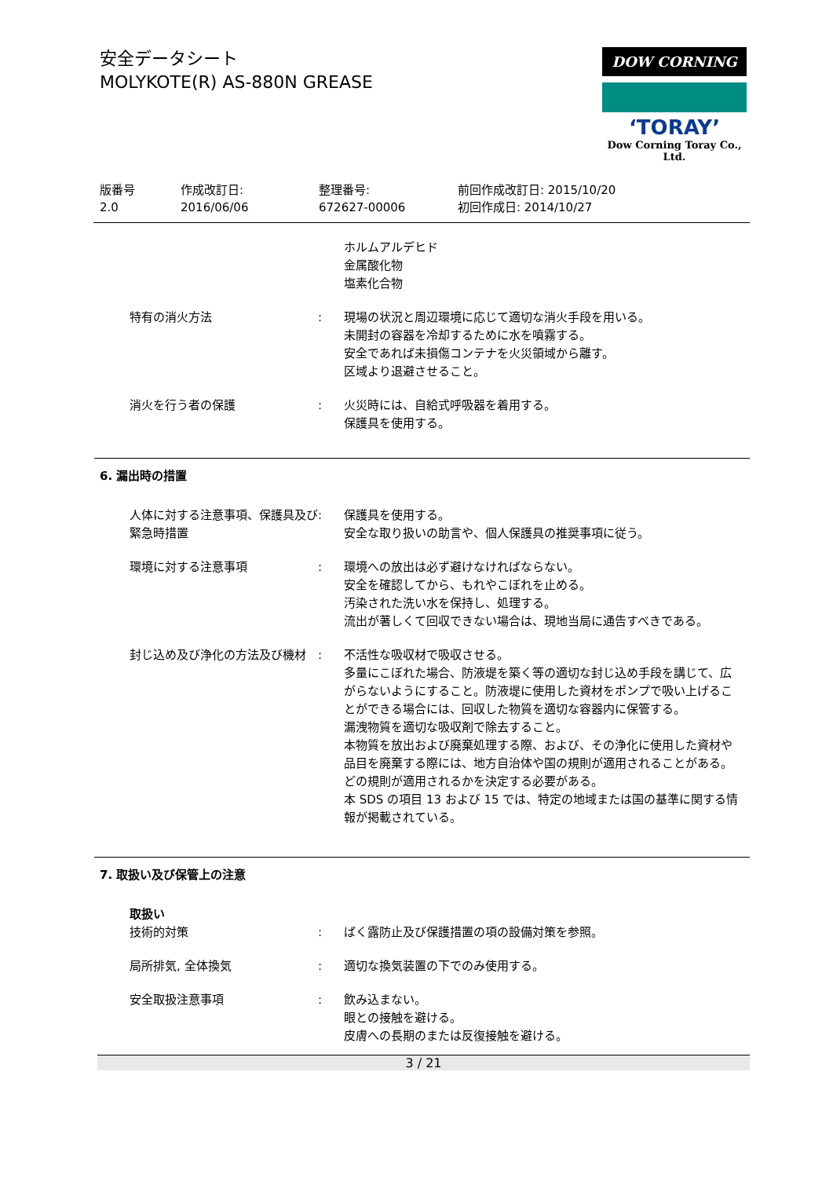安全データシート
MOLYKOTE(R) AS-880N GREASE
DOW CORNING
‘TORAY’
Dow Corning Toray Co., Ltd.
版番号
2.0
作成改訂日:
2016/06/06
整理番号:
672627-00006
前回作成改訂日: 2015/10/20
初回作成日: 2014/10/27
ホルムアルデヒド
金属酸化物
塩素化合物
特有の消火方法 : 現場の状況と周辺環境に応じて適切な消火手段を用いる。
未開封の容器を冷却するために水を噴霧する。
安全であれば未損傷コンテナを火災領域から離す。
区域より退避させること。
消火を行う者の保護 : 火災時には、自給式呼吸器を着用する。
保護具を使用する。
6. 漏出時の措置
人体に対する注意事項、保護具及び緊急時措置
: 保護具を使用する。
安全な取り扱いの助言や、個人保護具の推奨事項に従う。
環境に対する注意事項 : 環境への放出は必ず避けなければならない。
安全を確認してから、もれやこぼれを止める。
汚染された洗い水を保持し、処理する。
流出が著しくて回収できない場合は、現地当局に通告すべきである。
封じ込め及び浄化の方法及び機材 : 不活性な吸収材で吸収させる。
多量にこぼれた場合、防液堤を築く等の適切な封じ込め手段を講じて、広がらないようにすること。防液堤に使用した資材をポンプで吸い上げることができる場合には、回収した物質を適切な容器内に保管する。
漏洩物質を適切な吸収剤で除去すること。
本物質を放出および廃棄処理する際、および、その浄化に使用した資材や品目を廃棄する際には、地方自治体や国の規則が適用されることがある。どの規則が適用されるかを決定する必要がある。
本 SDS の項目 13 および 15 では、特定の地域または国の基準に関する情報が掲載されている。
7. 取扱い及び保管上の注意
取扱い
技術的対策 : ばく露防止及び保護措置の項の設備対策を参照。
局所排気, 全体換気 : 適切な換気装置の下でのみ使用する。
安全取扱注意事項 : 飲み込まない。
眼との接触を避ける。
皮膚への長期のまたは反復接触を避ける。
3 / 21